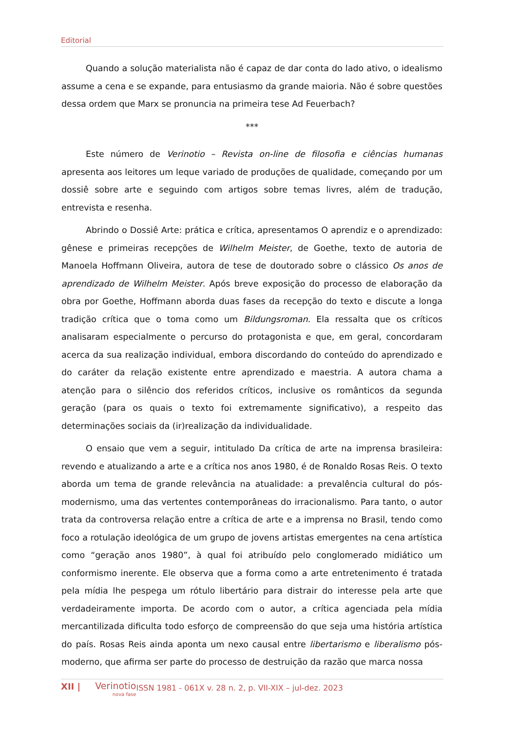Editorial
Quando a solução materialista não é capaz de dar conta do lado ativo, o idealismo assume a cena e se expande, para entusiasmo da grande maioria. Não é sobre questões dessa ordem que Marx se pronuncia na primeira tese Ad Feuerbach?
***
Este número de Verinotio – Revista on-line de filosofia e ciências humanas apresenta aos leitores um leque variado de produções de qualidade, começando por um dossiê sobre arte e seguindo com artigos sobre temas livres, além de tradução, entrevista e resenha.
Abrindo o Dossiê Arte: prática e crítica, apresentamos O aprendiz e o aprendizado: gênese e primeiras recepções de Wilhelm Meister, de Goethe, texto de autoria de Manoela Hoffmann Oliveira, autora de tese de doutorado sobre o clássico Os anos de aprendizado de Wilhelm Meister. Após breve exposição do processo de elaboração da obra por Goethe, Hoffmann aborda duas fases da recepção do texto e discute a longa tradição crítica que o toma como um Bildungsroman. Ela ressalta que os críticos analisaram especialmente o percurso do protagonista e que, em geral, concordaram acerca da sua realização individual, embora discordando do conteúdo do aprendizado e do caráter da relação existente entre aprendizado e maestria. A autora chama a atenção para o silêncio dos referidos críticos, inclusive os românticos da segunda geração (para os quais o texto foi extremamente significativo), a respeito das determinações sociais da (ir)realização da individualidade.
O ensaio que vem a seguir, intitulado Da crítica de arte na imprensa brasileira: revendo e atualizando a arte e a crítica nos anos 1980, é de Ronaldo Rosas Reis. O texto aborda um tema de grande relevância na atualidade: a prevalência cultural do pós-modernismo, uma das vertentes contemporâneas do irracionalismo. Para tanto, o autor trata da controversa relação entre a crítica de arte e a imprensa no Brasil, tendo como foco a rotulação ideológica de um grupo de jovens artistas emergentes na cena artística como “geração anos 1980”, à qual foi atribuído pelo conglomerado midiático um conformismo inerente. Ele observa que a forma como a arte entretenimento é tratada pela mídia lhe pespega um rótulo libertário para distrair do interesse pela arte que verdadeiramente importa. De acordo com o autor, a crítica agenciada pela mídia mercantilizada dificulta todo esforço de compreensão do que seja uma história artística do país. Rosas Reis ainda aponta um nexo causal entre libertarismo e liberalismo pós-moderno, que afirma ser parte do processo de destruição da razão que marca nossa
XII | Verinotio
nova fase ISSN 1981 - 061X v. 28 n. 2, p. VII-XIX – jul-dez. 2023